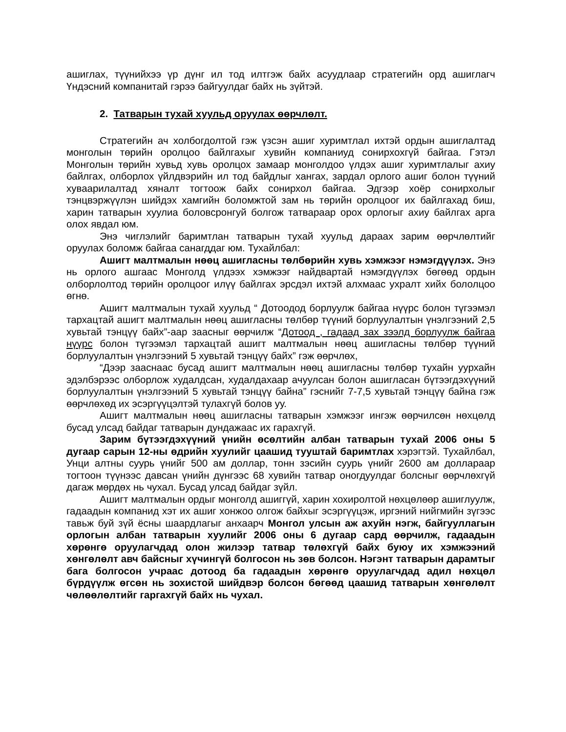ашиглах, түүнийхээ үр дүнг ил тод илтгэж байх асуудлаар стратегийн орд ашиглагч Үндэсний компанитай гэрээ байгуулдаг байх нь зүйтэй.
2. Татварын тухай хуульд оруулах өөрчлөлт.
Стратегийн ач холбогдолтой гэж үзсэн ашиг хуримтлал ихтэй ордын ашиглалтад монголын төрийн оролцоо байлгахыг хувийн компаниуд сонирхохгүй байгаа. Гэтэл Монголын төрийн хувьд хувь оролцох замаар монголдоо үлдэх ашиг хуримтлалыг ахиу байлгах, олборлох үйлдвэрийн ил тод байдлыг хангах, зардал орлого ашиг болон түүний хуваарилалтад хяналт тогтоож байх сонирхол байгаа. Эдгээр хоёр сонирхолыг тэнцвэржүүлэн шийдэх хамгийн боломжтой зам нь төрийн оролцоог их байлгахад биш, харин татварын хуулиа боловсронгуй болгож татвараар орох орлогыг ахиу байлгах арга олох явдал юм.
Энэ чиглэлийг баримтлан татварын тухай хуульд дараах зарим өөрчлөлтийг оруулах боломж байгаа санагддаг юм. Тухайлбал:
Ашигт малтмалын нөөц ашигласны төлбөрийн хувь хэмжээг нэмэгдүүлэх. Энэ нь орлого ашгаас Монголд үлдээх хэмжээг найдвартай нэмэгдүүлэх бөгөөд ордын олборлолтод төрийн оролцоог илүү байлгах эрсдэл ихтэй алхмаас ухралт хийх бололцоо өгнө.
Ашигт малтмалын тухай хуульд “ Дотоодод борлуулж байгаа нүүрс болон түгээмэл тархацтай ашигт малтмалын нөөц ашигласны төлбөр түүний борлуулалтын үнэлгээний 2,5 хувьтай тэнцүү байх”-аар заасныг өөрчилж “Дотоод , гадаад зах зээлд борлуулж байгаа нүүрс болон түгээмэл тархацтай ашигт малтмалын нөөц ашигласны төлбөр түүний борлуулалтын үнэлгээний 5 хувьтай тэнцүү байх” гэж өөрчлөх,
“Дээр зааснаас бусад ашигт малтмалын нөөц ашигласны төлбөр тухайн уурхайн эдэлбэрээс олборлож худалдсан, худалдахаар ачуулсан болон ашигласан бүтээгдэхүүний борлуулалтын үнэлгээний 5 хувьтай тэнцүү байна” гэснийг 7-7,5 хувьтай тэнцүү байна гэж өөрчлөхөд их эсэргүүцэлтэй тулахгүй болов уу.
Ашигт малтмалын нөөц ашигласны татварын хэмжээг ингэж өөрчилсөн нөхцөлд бусад улсад байдаг татварын дундажаас их гарахгүй.
Зарим бүтээгдэхүүний үнийн өсөлтийн албан татварын тухай 2006 оны 5 дугаар сарын 12-ны өдрийн хуулийг цаашид тууштай баримтлах хэрэгтэй. Тухайлбал, Унци алтны суурь үнийг 500 ам доллар, тонн зэсийн суурь үнийг 2600 ам доллараар тогтоон түүнээс давсан үнийн дүнгээс 68 хувийн татвар оногдуулдаг болсныг өөрчлөхгүй дагаж мөрдөх нь чухал. Бусад улсад байдаг зүйл.
Ашигт малтмалын ордыг монголд ашиггүй, харин хохиролтой нөхцөлөөр ашиглуулж, гадаадын компанид хэт их ашиг хонжоо олгож байхыг эсэргүүцэж, иргэний нийгмийн зүгээс тавьж буй зүй ёсны шаардлагыг анхаарч Монгол улсын аж ахуйн нэгж, байгууллагын орлогын албан татварын хуулийг 2006 оны 6 дугаар сард өөрчилж, гадаадын хөрөнгө оруулагчдад олон жилээр татвар төлөхгүй байх буюу их хэмжээний хөнгөлөлт авч байсныг хүчингүй болгосон нь зөв болсон. Нэгэнт татварын дарамтыг бага болгосон учраас дотоод ба гадаадын хөрөнгө оруулагчдад адил нөхцөл бүрдүүлж өгсөн нь зохистой шийдвэр болсон бөгөөд цаашид татварын хөнгөлөлт чөлөөлөлтийг гаргахгүй байх нь чухал.